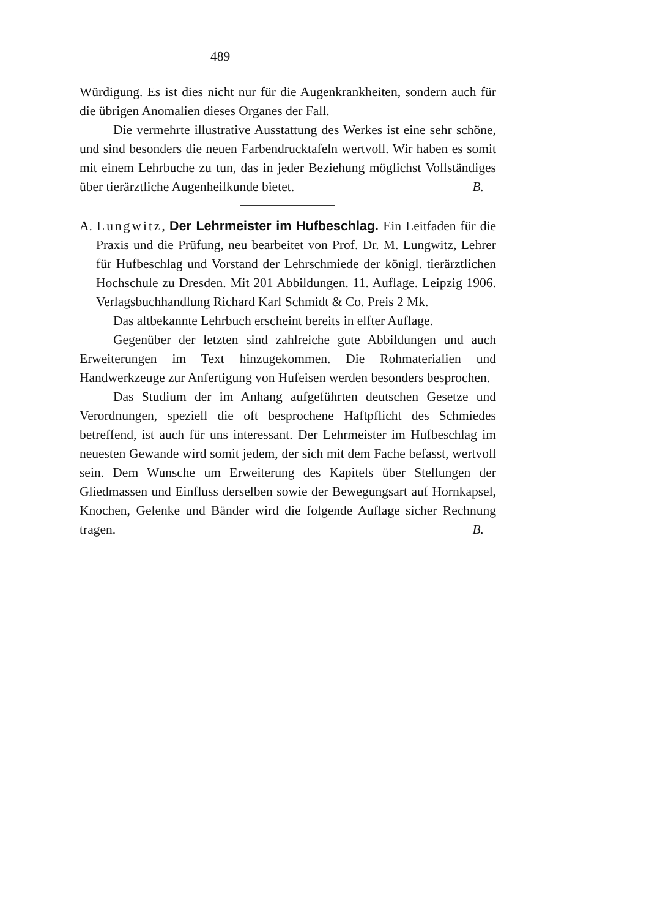489
Würdigung. Es ist dies nicht nur für die Augenkrankheiten, sondern auch für die übrigen Anomalien dieses Organes der Fall.
Die vermehrte illustrative Ausstattung des Werkes ist eine sehr schöne, und sind besonders die neuen Farbendrucktafeln wertvoll. Wir haben es somit mit einem Lehrbuche zu tun, das in jeder Beziehung möglichst Vollständiges über tierärztliche Augenheilkunde bietet. B.
A. Lungwitz, Der Lehrmeister im Hufbeschlag. Ein Leitfaden für die Praxis und die Prüfung, neu bearbeitet von Prof. Dr. M. Lungwitz, Lehrer für Hufbeschlag und Vorstand der Lehrschmiede der königl. tierärztlichen Hochschule zu Dresden. Mit 201 Abbildungen. 11. Auflage. Leipzig 1906. Verlagsbuchhandlung Richard Karl Schmidt & Co. Preis 2 Mk.
Das altbekannte Lehrbuch erscheint bereits in elfter Auflage.
Gegenüber der letzten sind zahlreiche gute Abbildungen und auch Erweiterungen im Text hinzugekommen. Die Rohmaterialien und Handwerkzeuge zur Anfertigung von Hufeisen werden besonders besprochen.
Das Studium der im Anhang aufgeführten deutschen Gesetze und Verordnungen, speziell die oft besprochene Haftpflicht des Schmiedes betreffend, ist auch für uns interessant. Der Lehrmeister im Hufbeschlag im neuesten Gewande wird somit jedem, der sich mit dem Fache befasst, wertvoll sein. Dem Wunsche um Erweiterung des Kapitels über Stellungen der Gliedmassen und Einfluss derselben sowie der Bewegungsart auf Hornkapsel, Knochen, Gelenke und Bänder wird die folgende Auflage sicher Rechnung tragen. B.